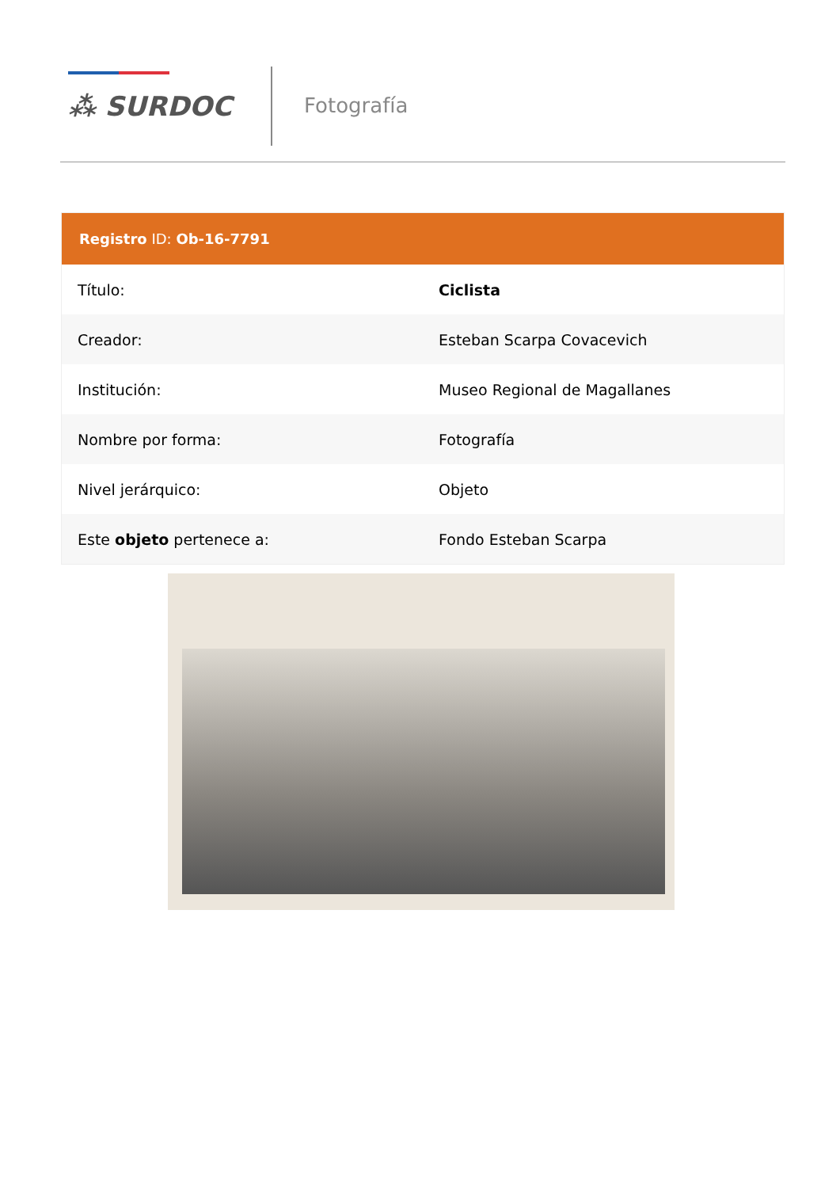⁂ SURDOC
Fotografía
| Registro ID: Ob-16-7791 | |
| --- | --- |
| Título: | Ciclista |
| Creador: | Esteban Scarpa Covacevich |
| Institución: | Museo Regional de Magallanes |
| Nombre por forma: | Fotografía |
| Nivel jerárquico: | Objeto |
| Este objeto pertenece a: | Fondo Esteban Scarpa |